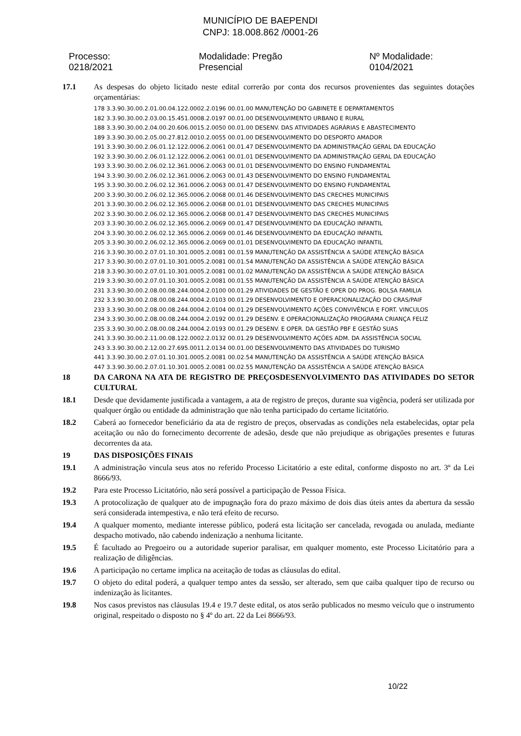MUNICÍPIO DE BAEPENDI
CNPJ: 18.008.862 /0001-26
Processo: 0218/2021 Modalidade: Pregão Presencial Nº Modalidade: 0104/2021
17.1 As despesas do objeto licitado neste edital correrão por conta dos recursos provenientes das seguintes dotações orçamentárias:
178 3.3.90.30.00.2.01.00.04.122.0002.2.0196 00.01.00 MANUTENÇÃO DO GABINETE E DEPARTAMENTOS
182 3.3.90.30.00.2.03.00.15.451.0008.2.0197 00.01.00 DESENVOLVIMENTO URBANO E RURAL
188 3.3.90.30.00.2.04.00.20.606.0015.2.0050 00.01.00 DESENV. DAS ATIVIDADES AGRÁRIAS E ABASTECIMENTO
189 3.3.90.30.00.2.05.00.27.812.0010.2.0055 00.01.00 DESENVOLVIMENTO DO DESPORTO AMADOR
191 3.3.90.30.00.2.06.01.12.122.0006.2.0061 00.01.47 DESENVOLVIMENTO DA ADMINISTRAÇÃO GERAL DA EDUCAÇÃO
192 3.3.90.30.00.2.06.01.12.122.0006.2.0061 00.01.01 DESENVOLVIMENTO DA ADMINISTRAÇÃO GERAL DA EDUCAÇÃO
193 3.3.90.30.00.2.06.02.12.361.0006.2.0063 00.01.01 DESENVOLVIMENTO DO ENSINO FUNDAMENTAL
194 3.3.90.30.00.2.06.02.12.361.0006.2.0063 00.01.43 DESENVOLVIMENTO DO ENSINO FUNDAMENTAL
195 3.3.90.30.00.2.06.02.12.361.0006.2.0063 00.01.47 DESENVOLVIMENTO DO ENSINO FUNDAMENTAL
200 3.3.90.30.00.2.06.02.12.365.0006.2.0068 00.01.46 DESENVOLVIMENTO DAS CRECHES MUNICIPAIS
201 3.3.90.30.00.2.06.02.12.365.0006.2.0068 00.01.01 DESENVOLVIMENTO DAS CRECHES MUNICIPAIS
202 3.3.90.30.00.2.06.02.12.365.0006.2.0068 00.01.47 DESENVOLVIMENTO DAS CRECHES MUNICIPAIS
203 3.3.90.30.00.2.06.02.12.365.0006.2.0069 00.01.47 DESENVOLVIMENTO DA EDUCAÇÃO INFANTIL
204 3.3.90.30.00.2.06.02.12.365.0006.2.0069 00.01.46 DESENVOLVIMENTO DA EDUCAÇÃO INFANTIL
205 3.3.90.30.00.2.06.02.12.365.0006.2.0069 00.01.01 DESENVOLVIMENTO DA EDUCAÇÃO INFANTIL
216 3.3.90.30.00.2.07.01.10.301.0005.2.0081 00.01.59 MANUTENÇÃO DA ASSISTÊNCIA A SAÚDE ATENÇÃO BÁSICA
217 3.3.90.30.00.2.07.01.10.301.0005.2.0081 00.01.54 MANUTENÇÃO DA ASSISTÊNCIA A SAÚDE ATENÇÃO BÁSICA
218 3.3.90.30.00.2.07.01.10.301.0005.2.0081 00.01.02 MANUTENÇÃO DA ASSISTÊNCIA A SAÚDE ATENÇÃO BÁSICA
219 3.3.90.30.00.2.07.01.10.301.0005.2.0081 00.01.55 MANUTENÇÃO DA ASSISTÊNCIA A SAÚDE ATENÇÃO BÁSICA
231 3.3.90.30.00.2.08.00.08.244.0004.2.0100 00.01.29 ATIVIDADES DE GESTÃO E OPER DO PROG. BOLSA FAMILIA
232 3.3.90.30.00.2.08.00.08.244.0004.2.0103 00.01.29 DESENVOLVIMENTO E OPERACIONALIZAÇÃO DO CRAS/PAIF
233 3.3.90.30.00.2.08.00.08.244.0004.2.0104 00.01.29 DESENVOLVIMENTO AÇÕES CONVIVÊNCIA E FORT. VINCULOS
234 3.3.90.30.00.2.08.00.08.244.0004.2.0192 00.01.29 DESENV. E OPERACIONALIZAÇÃO PROGRAMA CRIANÇA FELIZ
235 3.3.90.30.00.2.08.00.08.244.0004.2.0193 00.01.29 DESENV. E OPER. DA GESTÃO PBF E GESTÃO SUAS
241 3.3.90.30.00.2.11.00.08.122.0002.2.0132 00.01.29 DESENVOLVIMENTO AÇÕES ADM. DA ASSISTÊNCIA SOCIAL
243 3.3.90.30.00.2.12.00.27.695.0011.2.0134 00.01.00 DESENVOLVIMENTO DAS ATIVIDADES DO TURISMO
441 3.3.90.30.00.2.07.01.10.301.0005.2.0081 00.02.54 MANUTENÇÃO DA ASSISTÊNCIA A SAÚDE ATENÇÃO BÁSICA
447 3.3.90.30.00.2.07.01.10.301.0005.2.0081 00.02.55 MANUTENÇÃO DA ASSISTÊNCIA A SAÚDE ATENÇÃO BÁSICA
18 DA CARONA NA ATA DE REGISTRO DE PREÇOSDESENVOLVIMENTO DAS ATIVIDADES DO SETOR CULTURAL
18.1 Desde que devidamente justificada a vantagem, a ata de registro de preços, durante sua vigência, poderá ser utilizada por qualquer órgão ou entidade da administração que não tenha participado do certame licitatório.
18.2 Caberá ao fornecedor beneficiário da ata de registro de preços, observadas as condições nela estabelecidas, optar pela aceitação ou não do fornecimento decorrente de adesão, desde que não prejudique as obrigações presentes e futuras decorrentes da ata.
19 DAS DISPOSIÇÕES FINAIS
19.1 A administração vincula seus atos no referido Processo Licitatório a este edital, conforme disposto no art. 3º da Lei 8666/93.
19.2 Para este Processo Licitatório, não será possível a participação de Pessoa Física.
19.3 A protocolização de qualquer ato de impugnação fora do prazo máximo de dois dias úteis antes da abertura da sessão será considerada intempestiva, e não terá efeito de recurso.
19.4 A qualquer momento, mediante interesse público, poderá esta licitação ser cancelada, revogada ou anulada, mediante despacho motivado, não cabendo indenização a nenhuma licitante.
19.5 É facultado ao Pregoeiro ou a autoridade superior paralisar, em qualquer momento, este Processo Licitatório para a realização de diligências.
19.6 A participação no certame implica na aceitação de todas as cláusulas do edital.
19.7 O objeto do edital poderá, a qualquer tempo antes da sessão, ser alterado, sem que caiba qualquer tipo de recurso ou indenização às licitantes.
19.8 Nos casos previstos nas cláusulas 19.4 e 19.7 deste edital, os atos serão publicados no mesmo veículo que o instrumento original, respeitado o disposto no § 4º do art. 22 da Lei 8666/93.
10/22